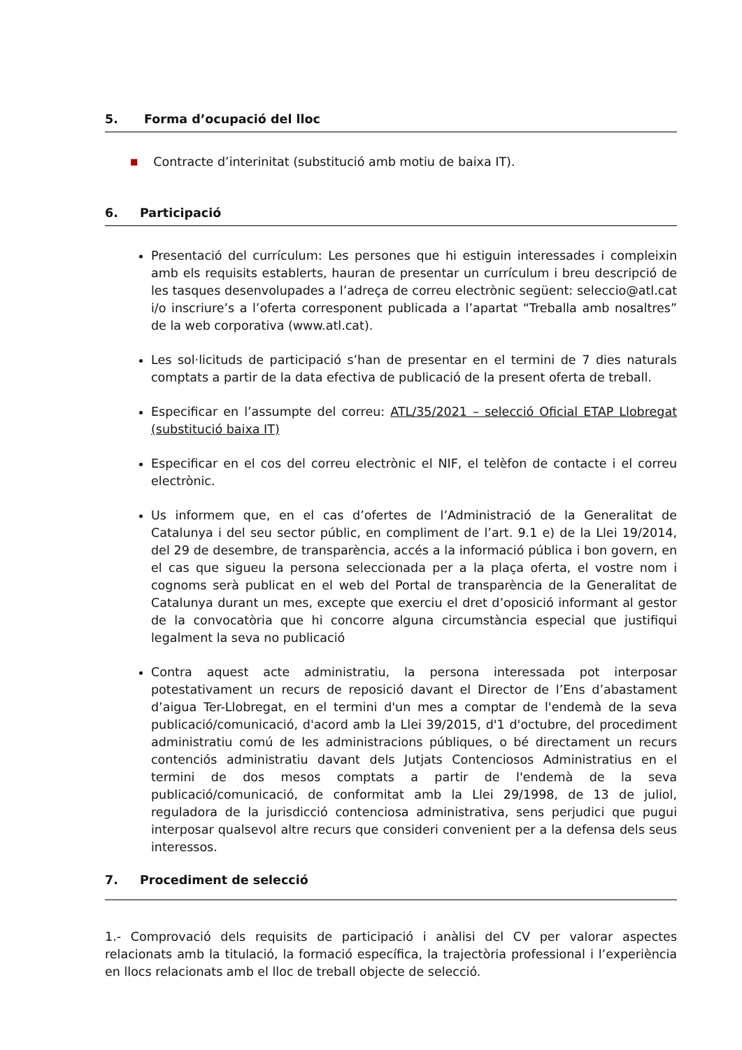5. Forma d’ocupació del lloc
■ Contracte d’interinitat (substitució amb motiu de baixa IT).
6. Participació
Presentació del currículum: Les persones que hi estiguin interessades i compleixin amb els requisits establerts, hauran de presentar un currículum i breu descripció de les tasques desenvolupades a l’adreça de correu electrònic següent: seleccio@atl.cat i/o inscriure’s a l’oferta corresponent publicada a l’apartat “Treballa amb nosaltres” de la web corporativa (www.atl.cat).
Les sol·licituds de participació s’han de presentar en el termini de 7 dies naturals comptats a partir de la data efectiva de publicació de la present oferta de treball.
Especificar en l’assumpte del correu: ATL/35/2021 – selecció Oficial ETAP Llobregat (substitució baixa IT)
Especificar en el cos del correu electrònic el NIF, el telèfon de contacte i el correu electrònic.
Us informem que, en el cas d’ofertes de l’Administració de la Generalitat de Catalunya i del seu sector públic, en compliment de l’art. 9.1 e) de la Llei 19/2014, del 29 de desembre, de transparència, accés a la informació pública i bon govern, en el cas que sigueu la persona seleccionada per a la plaça oferta, el vostre nom i cognoms serà publicat en el web del Portal de transparència de la Generalitat de Catalunya durant un mes, excepte que exerciu el dret d’oposició informant al gestor de la convocatòria que hi concorre alguna circumstància especial que justifiqui legalment la seva no publicació
Contra aquest acte administratiu, la persona interessada pot interposar potestativament un recurs de reposició davant el Director de l’Ens d’abastament d’aigua Ter-Llobregat, en el termini d'un mes a comptar de l'endemà de la seva publicació/comunicació, d'acord amb la Llei 39/2015, d'1 d'octubre, del procediment administratiu comú de les administracions públiques, o bé directament un recurs contenciós administratiu davant dels Jutjats Contenciosos Administratius en el termini de dos mesos comptats a partir de l'endemà de la seva publicació/comunicació, de conformitat amb la Llei 29/1998, de 13 de juliol, reguladora de la jurisdicció contenciosa administrativa, sens perjudici que pugui interposar qualsevol altre recurs que consideri convenient per a la defensa dels seus interessos.
7. Procediment de selecció
1.- Comprovació dels requisits de participació i anàlisi del CV per valorar aspectes relacionats amb la titulació, la formació específica, la trajectòria professional i l’experiència en llocs relacionats amb el lloc de treball objecte de selecció.